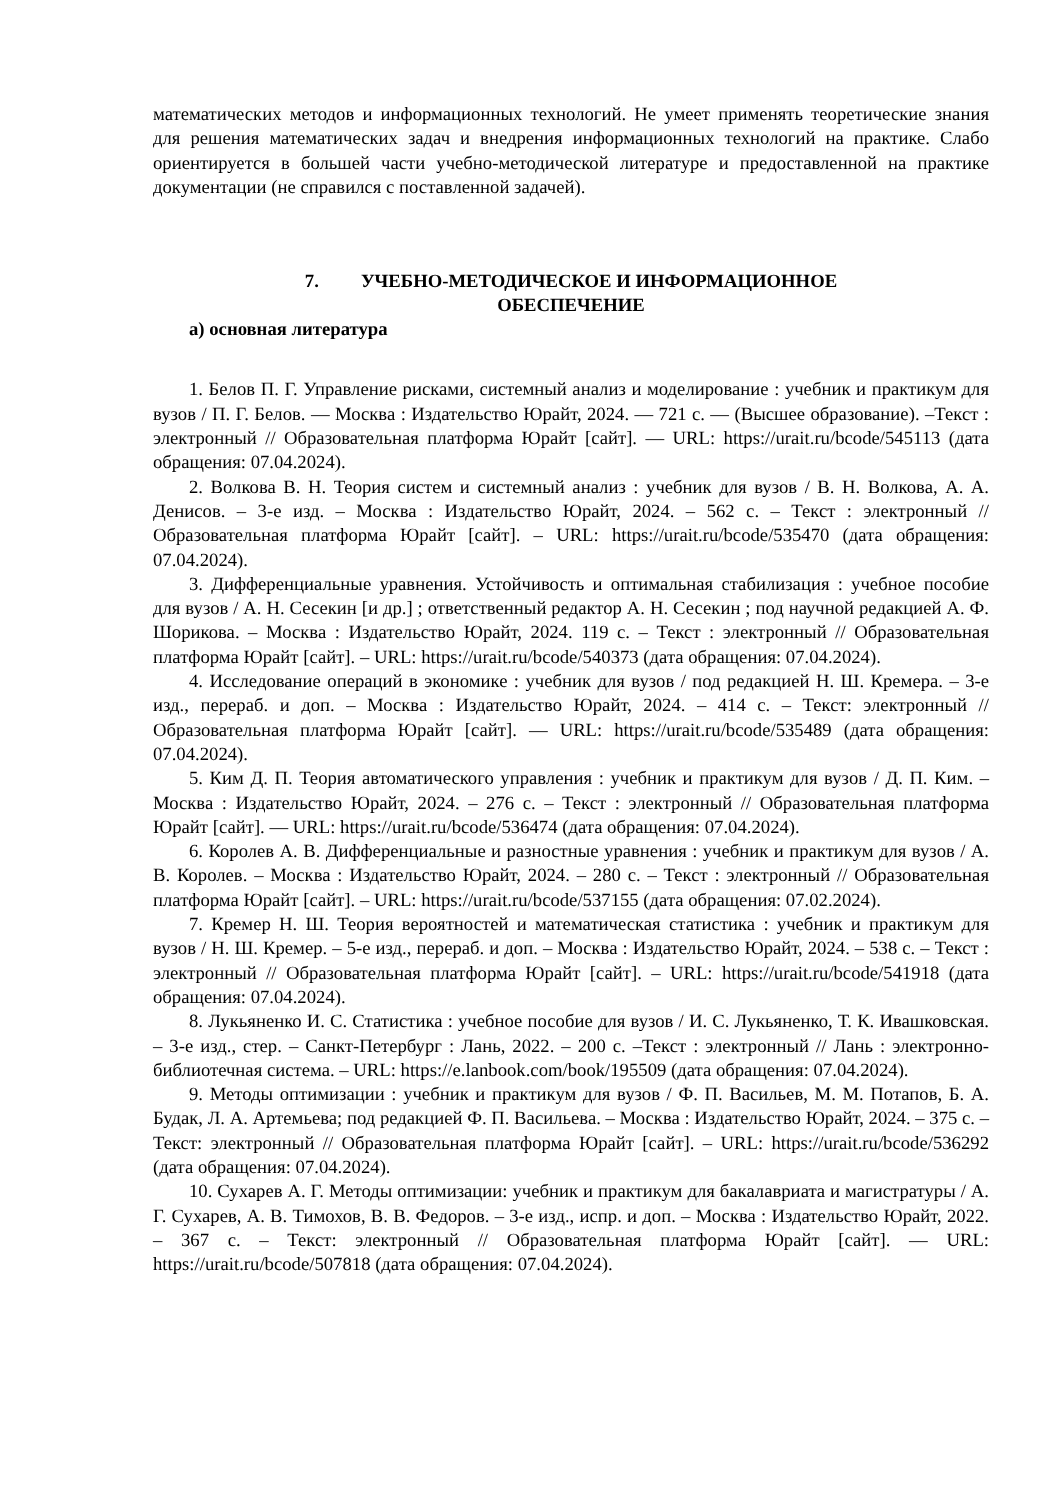математических методов и информационных технологий. Не умеет применять теоретические знания для решения математических задач и внедрения информационных технологий на практике. Слабо ориентируется в большей части учебно-методической литературе и предоставленной на практике документации (не справился с поставленной задачей).
7. УЧЕБНО-МЕТОДИЧЕСКОЕ И ИНФОРМАЦИОННОЕ
ОБЕСПЕЧЕНИЕ
а) основная литература
1. Белов П. Г. Управление рисками, системный анализ и моделирование : учебник и практикум для вузов / П. Г. Белов. — Москва : Издательство Юрайт, 2024. — 721 с. — (Высшее образование). –Текст : электронный // Образовательная платформа Юрайт [сайт]. — URL: https://urait.ru/bcode/545113 (дата обращения: 07.04.2024).
2. Волкова В. Н. Теория систем и системный анализ : учебник для вузов / В. Н. Волкова, А. А. Денисов. – 3-е изд. – Москва : Издательство Юрайт, 2024. – 562 с. – Текст : электронный // Образовательная платформа Юрайт [сайт]. – URL: https://urait.ru/bcode/535470 (дата обращения: 07.04.2024).
3. Дифференциальные уравнения. Устойчивость и оптимальная стабилизация : учебное пособие для вузов / А. Н. Сесекин [и др.] ; ответственный редактор А. Н. Сесекин ; под научной редакцией А. Ф. Шорикова. – Москва : Издательство Юрайт, 2024. 119 с. – Текст : электронный // Образовательная платформа Юрайт [сайт]. – URL: https://urait.ru/bcode/540373 (дата обращения: 07.04.2024).
4. Исследование операций в экономике : учебник для вузов / под редакцией Н. Ш. Кремера. – 3-е изд., перераб. и доп. – Москва : Издательство Юрайт, 2024. – 414 с. – Текст: электронный // Образовательная платформа Юрайт [сайт]. — URL: https://urait.ru/bcode/535489 (дата обращения: 07.04.2024).
5. Ким Д. П. Теория автоматического управления : учебник и практикум для вузов / Д. П. Ким. – Москва : Издательство Юрайт, 2024. – 276 с. – Текст : электронный // Образовательная платформа Юрайт [сайт]. — URL: https://urait.ru/bcode/536474 (дата обращения: 07.04.2024).
6. Королев А. В. Дифференциальные и разностные уравнения : учебник и практикум для вузов / А. В. Королев. – Москва : Издательство Юрайт, 2024. – 280 с. – Текст : электронный // Образовательная платформа Юрайт [сайт]. – URL: https://urait.ru/bcode/537155 (дата обращения: 07.02.2024).
7. Кремер Н. Ш. Теория вероятностей и математическая статистика : учебник и практикум для вузов / Н. Ш. Кремер. – 5-е изд., перераб. и доп. – Москва : Издательство Юрайт, 2024. – 538 с. – Текст : электронный // Образовательная платформа Юрайт [сайт]. – URL: https://urait.ru/bcode/541918 (дата обращения: 07.04.2024).
8. Лукьяненко И. С. Статистика : учебное пособие для вузов / И. С. Лукьяненко, Т. К. Ивашковская. – 3-е изд., стер. – Санкт-Петербург : Лань, 2022. – 200 с. –Текст : электронный // Лань : электронно-библиотечная система. – URL: https://e.lanbook.com/book/195509 (дата обращения: 07.04.2024).
9. Методы оптимизации : учебник и практикум для вузов / Ф. П. Васильев, М. М. Потапов, Б. А. Будак, Л. А. Артемьева; под редакцией Ф. П. Васильева. – Москва : Издательство Юрайт, 2024. – 375 с. –Текст: электронный // Образовательная платформа Юрайт [сайт]. – URL: https://urait.ru/bcode/536292 (дата обращения: 07.04.2024).
10. Сухарев А. Г. Методы оптимизации: учебник и практикум для бакалавриата и магистратуры / А. Г. Сухарев, А. В. Тимохов, В. В. Федоров. – 3-е изд., испр. и доп. – Москва : Издательство Юрайт, 2022. – 367 с. – Текст: электронный // Образовательная платформа Юрайт [сайт]. — URL: https://urait.ru/bcode/507818 (дата обращения: 07.04.2024).